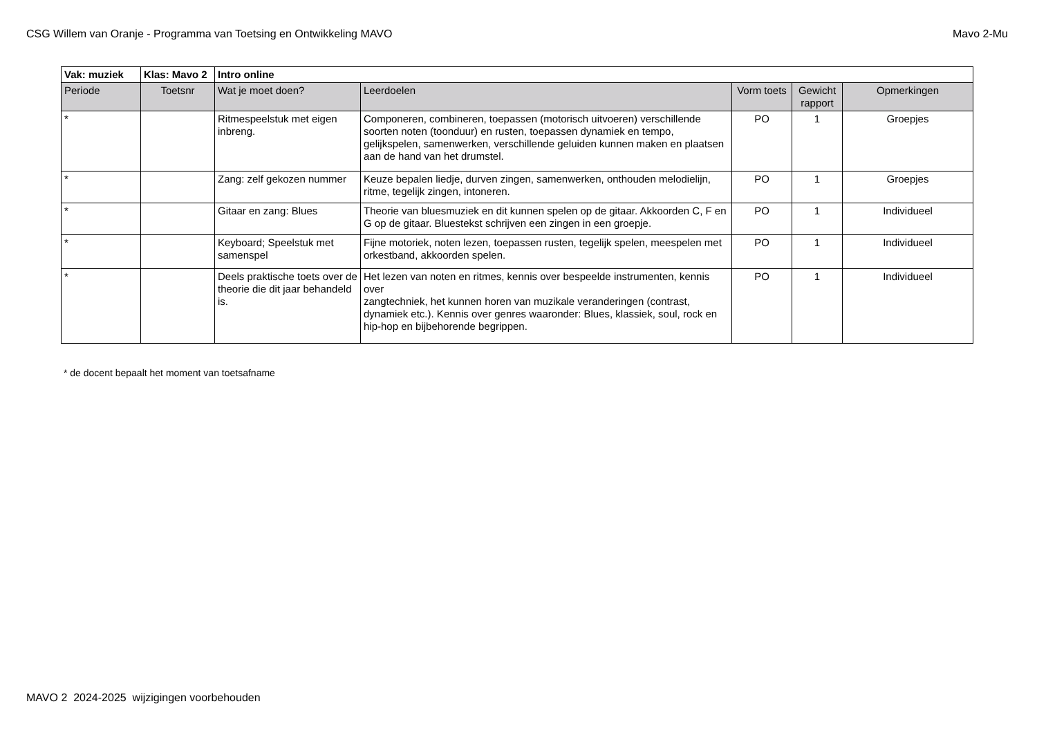CSG Willem van Oranje - Programma van Toetsing en Ontwikkeling MAVO Mavo 2-Mu
| Vak: muziek | Klas: Mavo 2 | Intro online | | | | |
| Periode | Toetsnr | Wat je moet doen? | Leerdoelen | Vorm toets | Gewicht rapport | Opmerkingen |
| * | | Ritmespeelstuk met eigen inbreng. | Componeren, combineren, toepassen (motorisch uitvoeren) verschillende soorten noten (toonduur) en rusten, toepassen dynamiek en tempo, gelijkspelen, samenwerken, verschillende geluiden kunnen maken en plaatsen aan de hand van het drumstel. | PO | 1 | Groepjes |
| * | | Zang: zelf gekozen nummer | Keuze bepalen liedje, durven zingen, samenwerken, onthouden melodielijn, ritme, tegelijk zingen, intoneren. | PO | 1 | Groepjes |
| * | | Gitaar en zang: Blues | Theorie van bluesmuziek en dit kunnen spelen op de gitaar. Akkoorden C, F en G op de gitaar. Bluestekst schrijven een zingen in een groepje. | PO | 1 | Individueel |
| * | | Keyboard; Speelstuk met samenspel | Fijne motoriek, noten lezen, toepassen rusten, tegelijk spelen, meespelen met orkestband, akkoorden spelen. | PO | 1 | Individueel |
| * | | Deels praktische toets over de theorie die dit jaar behandeld is. | Het lezen van noten en ritmes, kennis over bespeelde instrumenten, kennis over zangtechniek, het kunnen horen van muzikale veranderingen (contrast, dynamiek etc.). Kennis over genres waaronder: Blues, klassiek, soul, rock en hip-hop en bijbehorende begrippen. | PO | 1 | Individueel |
* de docent bepaalt het moment van toetsafname
MAVO 2 2024-2025 wijzigingen voorbehouden